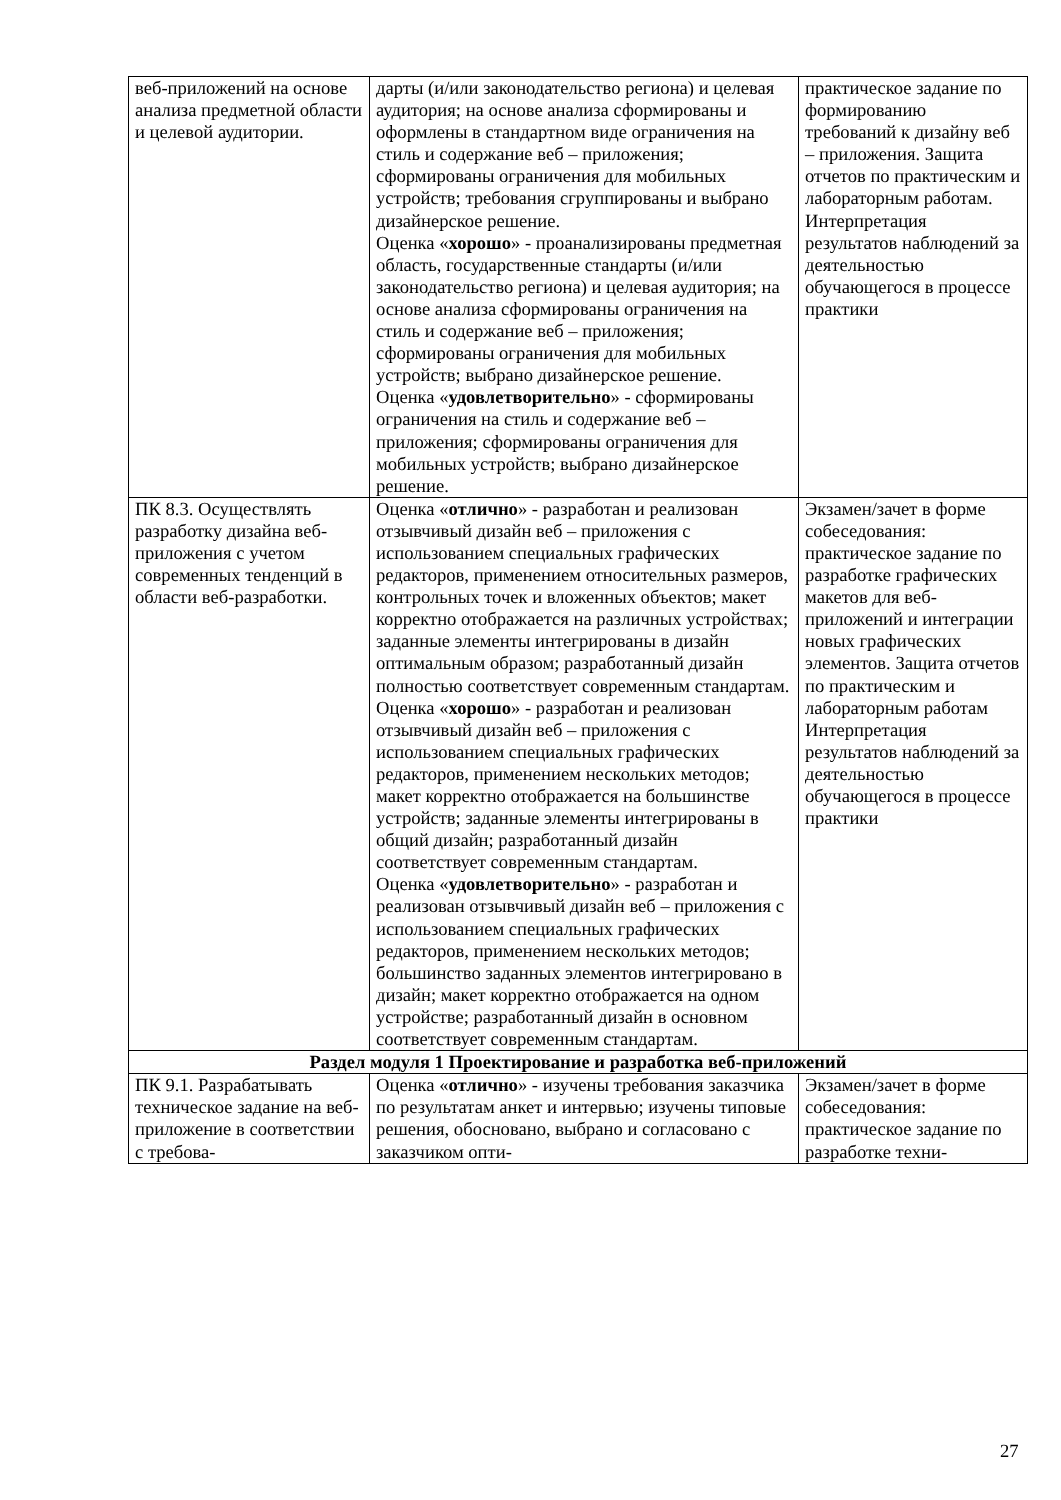| веб-приложений на основе анализа предметной области и целевой аудитории. | дарты (и/или законодательство региона) и целевая аудитория; на основе анализа сформированы и оформлены в стандартном виде ограничения на стиль и содержание веб – приложения; сформированы ограничения для мобильных устройств; требования сгруппированы и выбрано дизайнерское решение. Оценка « хорошо » - проанализированы предметная область, государственные стандарты (и/или законодательство региона) и целевая аудитория; на основе анализа сформированы ограничения на стиль и содержание веб – приложения; сформированы ограничения для мобильных устройств; выбрано дизайнерское решение. Оценка « удовлетворительно » - сформированы ограничения на стиль и содержание веб – приложения; сформированы ограничения для мобильных устройств; выбрано дизайнерское решение. | практическое задание по формированию требований к дизайну веб – приложения. Защита отчетов по практическим и лабораторным работам. Интерпретация результатов наблюдений за деятельностью обучающегося в процессе практики |
| ПК 8.3. Осуществлять разработку дизайна веб-приложения с учетом современных тенденций в области веб-разработки. | Оценка « отлично » - разработан и реализован отзывчивый дизайн веб – приложения с использованием специальных графических редакторов, применением относительных размеров, контрольных точек и вложенных объектов; макет корректно отображается на различных устройствах; заданные элементы интегрированы в дизайн оптимальным образом; разработанный дизайн полностью соответствует современным стандартам. Оценка « хорошо » - разработан и реализован отзывчивый дизайн веб – приложения с использованием специальных графических редакторов, применением нескольких методов; макет корректно отображается на большинстве устройств; заданные элементы интегрированы в общий дизайн; разработанный дизайн соответствует современным стандартам. Оценка « удовлетворительно » - разработан и реализован отзывчивый дизайн веб – приложения с использованием специальных графических редакторов, применением нескольких методов; большинство заданных элементов интегрировано в дизайн; макет корректно отображается на одном устройстве; разработанный дизайн в основном соответствует современным стандартам. | Экзамен/зачет в форме собеседования: практическое задание по разработке графических макетов для веб-приложений и интеграции новых графических элементов. Защита отчетов по практическим и лабораторным работам Интерпретация результатов наблюдений за деятельностью обучающегося в процессе практики |
| Раздел модуля 1 Проектирование и разработка веб-приложений | | |
| ПК 9.1. Разрабатывать техническое задание на веб-приложение в соответствии с требова- | Оценка « отлично » - изучены требования заказчика по результатам анкет и интервью; изучены типовые решения, обосновано, выбрано и согласовано с заказчиком опти- | Экзамен/зачет в форме собеседования: практическое задание по разработке техни- |
27